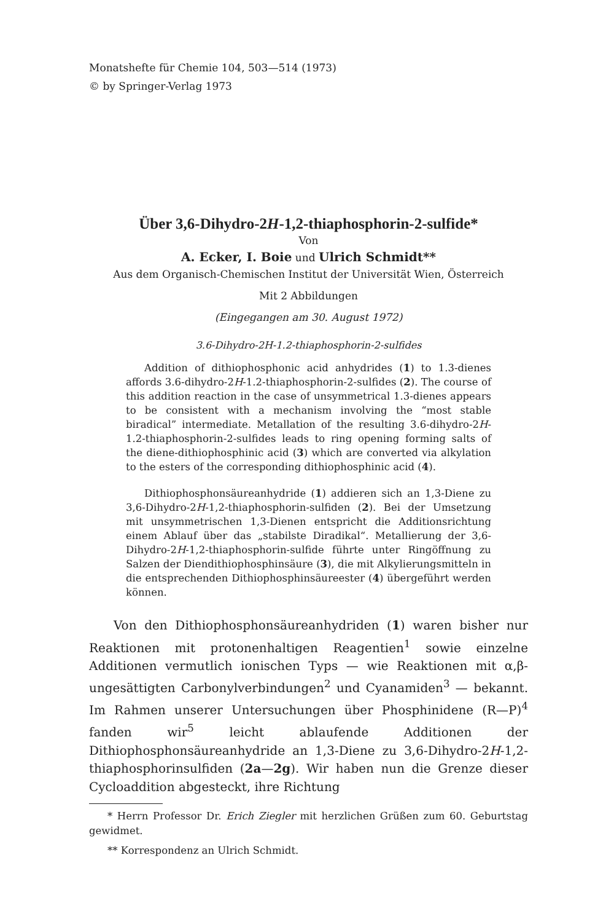Monatshefte für Chemie 104, 503—514 (1973)
© by Springer-Verlag 1973
Über 3,6-Dihydro-2H-1,2-thiaphosphorin-2-sulfide*
Von
A. Ecker, I. Boie und Ulrich Schmidt**
Aus dem Organisch-Chemischen Institut der Universität Wien, Österreich
Mit 2 Abbildungen
(Eingegangen am 30. August 1972)
3.6-Dihydro-2H-1.2-thiaphosphorin-2-sulfides
Addition of dithiophosphonic acid anhydrides (1) to 1.3-dienes affords 3.6-dihydro-2H-1.2-thiaphosphorin-2-sulfides (2). The course of this addition reaction in the case of unsymmetrical 1.3-dienes appears to be consistent with a mechanism involving the “most stable biradical” intermediate. Metallation of the resulting 3.6-dihydro-2H-1.2-thiaphosphorin-2-sulfides leads to ring opening forming salts of the diene-dithiophosphinic acid (3) which are converted via alkylation to the esters of the corresponding dithiophosphinic acid (4).
Dithiophosphonsäureanhydride (1) addieren sich an 1,3-Diene zu 3,6-Dihydro-2H-1,2-thiaphosphorin-sulfiden (2). Bei der Umsetzung mit unsymmetrischen 1,3-Dienen entspricht die Additionsrichtung einem Ablauf über das „stabilste Diradikal“. Metallierung der 3,6-Dihydro-2H-1,2-thiaphosphorin-sulfide führte unter Ringöffnung zu Salzen der Diendithiophosphinsäure (3), die mit Alkylierungsmitteln in die entsprechenden Dithiophosphinsäureester (4) übergeführt werden können.
Von den Dithiophosphonsäureanhydriden (1) waren bisher nur Reaktionen mit protonenhaltigen Reagentien<sup>1</sup> sowie einzelne Additionen vermutlich ionischen Typs — wie Reaktionen mit α,β-ungesättigten Carbonylverbindungen<sup>2</sup> und Cyanamiden<sup>3</sup> — bekannt. Im Rahmen unserer Untersuchungen über Phosphinidene (R—P)<sup>4</sup> fanden wir<sup>5</sup> leicht ablaufende Additionen der Dithiophosphonsäureanhydride an 1,3-Diene zu 3,6-Dihydro-2H-1,2-thiaphosphorinsulfiden (2a—2g). Wir haben nun die Grenze dieser Cycloaddition abgesteckt, ihre Richtung
* Herrn Professor Dr. Erich Ziegler mit herzlichen Grüßen zum 60. Geburtstag gewidmet.
** Korrespondenz an Ulrich Schmidt.